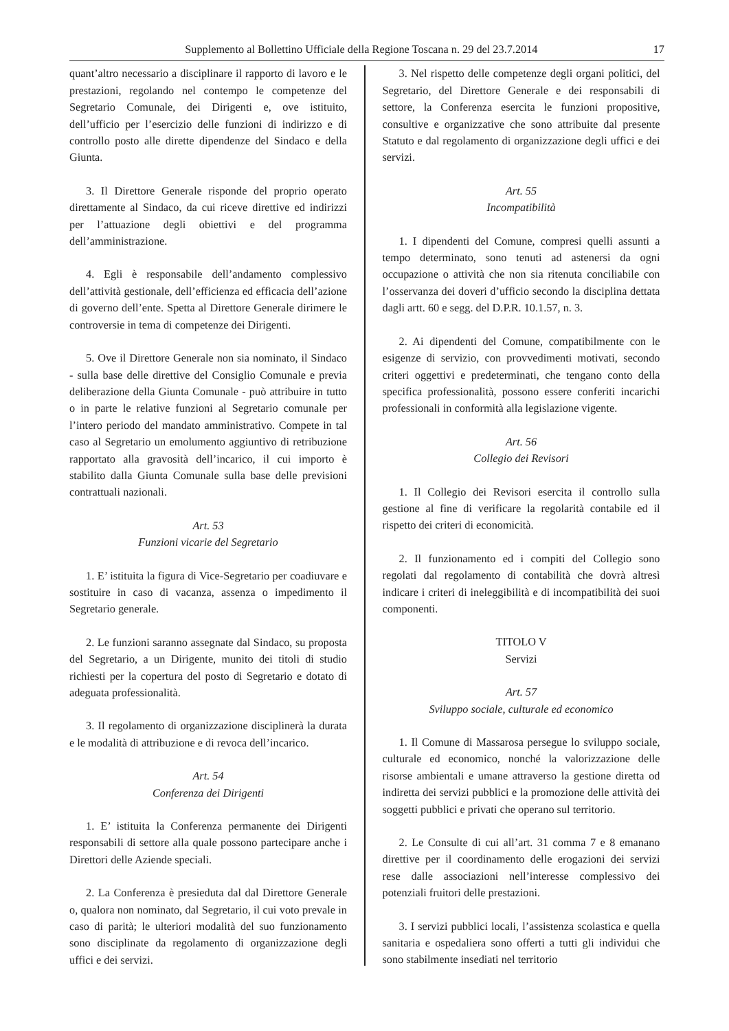Supplemento al Bollettino Ufficiale della Regione Toscana n. 29 del 23.7.2014 17
quant’altro necessario a disciplinare il rapporto di lavoro e le prestazioni, regolando nel contempo le competenze del Segretario Comunale, dei Dirigenti e, ove istituito, dell’ufficio per l’esercizio delle funzioni di indirizzo e di controllo posto alle dirette dipendenze del Sindaco e della Giunta.
3. Il Direttore Generale risponde del proprio operato direttamente al Sindaco, da cui riceve direttive ed indirizzi per l’attuazione degli obiettivi e del programma dell’amministrazione.
4. Egli è responsabile dell’andamento complessivo dell’attività gestionale, dell’efficienza ed efficacia dell’azione di governo dell’ente. Spetta al Direttore Generale dirimere le controversie in tema di competenze dei Dirigenti.
5. Ove il Direttore Generale non sia nominato, il Sindaco - sulla base delle direttive del Consiglio Comunale e previa deliberazione della Giunta Comunale - può attribuire in tutto o in parte le relative funzioni al Segretario comunale per l’intero periodo del mandato amministrativo. Compete in tal caso al Segretario un emolumento aggiuntivo di retribuzione rapportato alla gravosità dell’incarico, il cui importo è stabilito dalla Giunta Comunale sulla base delle previsioni contrattuali nazionali.
Art. 53
Funzioni vicarie del Segretario
1. E’ istituita la figura di Vice-Segretario per coadiuvare e sostituire in caso di vacanza, assenza o impedimento il Segretario generale.
2. Le funzioni saranno assegnate dal Sindaco, su proposta del Segretario, a un Dirigente, munito dei titoli di studio richiesti per la copertura del posto di Segretario e dotato di adeguata professionalità.
3. Il regolamento di organizzazione disciplinerà la durata e le modalità di attribuzione e di revoca dell’incarico.
Art. 54
Conferenza dei Dirigenti
1. E’ istituita la Conferenza permanente dei Dirigenti responsabili di settore alla quale possono partecipare anche i Direttori delle Aziende speciali.
2. La Conferenza è presieduta dal dal Direttore Generale o, qualora non nominato, dal Segretario, il cui voto prevale in caso di parità; le ulteriori modalità del suo funzionamento sono disciplinate da regolamento di organizzazione degli uffici e dei servizi.
3. Nel rispetto delle competenze degli organi politici, del Segretario, del Direttore Generale e dei responsabili di settore, la Conferenza esercita le funzioni propositive, consultive e organizzative che sono attribuite dal presente Statuto e dal regolamento di organizzazione degli uffici e dei servizi.
Art. 55
Incompatibilità
1. I dipendenti del Comune, compresi quelli assunti a tempo determinato, sono tenuti ad astenersi da ogni occupazione o attività che non sia ritenuta conciliabile con l’osservanza dei doveri d’ufficio secondo la disciplina dettata dagli artt. 60 e segg. del D.P.R. 10.1.57, n. 3.
2. Ai dipendenti del Comune, compatibilmente con le esigenze di servizio, con provvedimenti motivati, secondo criteri oggettivi e predeterminati, che tengano conto della specifica professionalità, possono essere conferiti incarichi professionali in conformità alla legislazione vigente.
Art. 56
Collegio dei Revisori
1. Il Collegio dei Revisori esercita il controllo sulla gestione al fine di verificare la regolarità contabile ed il rispetto dei criteri di economicità.
2. Il funzionamento ed i compiti del Collegio sono regolati dal regolamento di contabilità che dovrà altresì indicare i criteri di ineleggibilità e di incompatibilità dei suoi componenti.
TITOLO V
Servizi
Art. 57
Sviluppo sociale, culturale ed economico
1. Il Comune di Massarosa persegue lo sviluppo sociale, culturale ed economico, nonché la valorizzazione delle risorse ambientali e umane attraverso la gestione diretta od indiretta dei servizi pubblici e la promozione delle attività dei soggetti pubblici e privati che operano sul territorio.
2. Le Consulte di cui all’art. 31 comma 7 e 8 emanano direttive per il coordinamento delle erogazioni dei servizi rese dalle associazioni nell’interesse complessivo dei potenziali fruitori delle prestazioni.
3. I servizi pubblici locali, l’assistenza scolastica e quella sanitaria e ospedaliera sono offerti a tutti gli individui che sono stabilmente insediati nel territorio